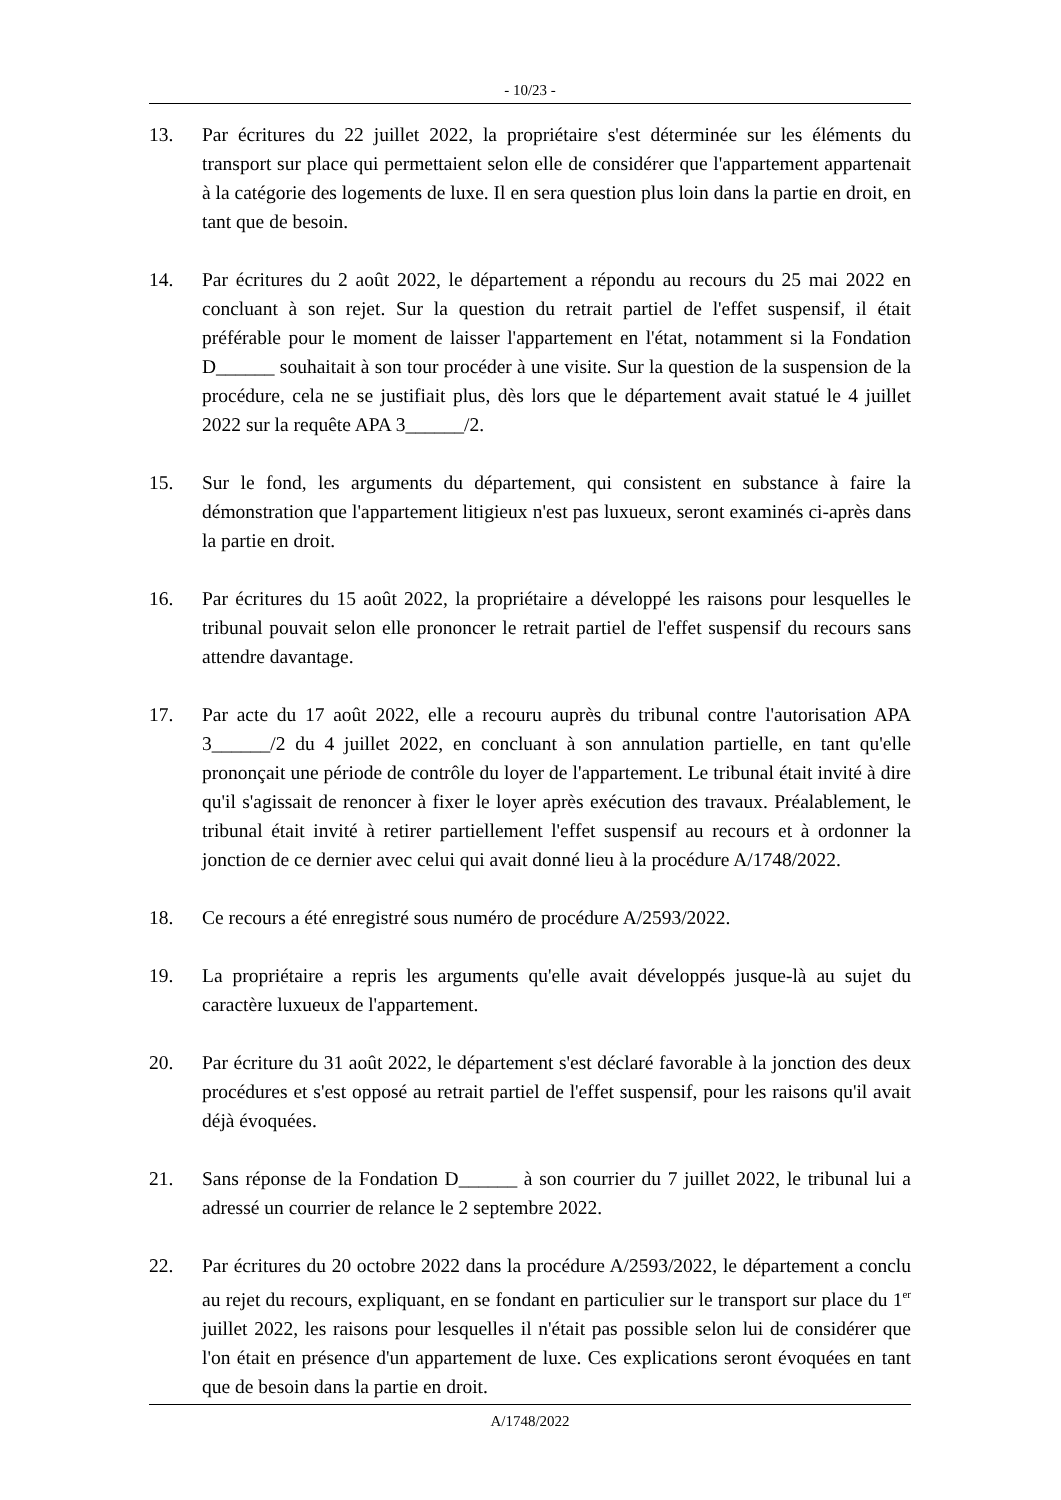- 10/23 -
13. Par écritures du 22 juillet 2022, la propriétaire s'est déterminée sur les éléments du transport sur place qui permettaient selon elle de considérer que l'appartement appartenait à la catégorie des logements de luxe. Il en sera question plus loin dans la partie en droit, en tant que de besoin.
14. Par écritures du 2 août 2022, le département a répondu au recours du 25 mai 2022 en concluant à son rejet. Sur la question du retrait partiel de l'effet suspensif, il était préférable pour le moment de laisser l'appartement en l'état, notamment si la Fondation D______ souhaitait à son tour procéder à une visite. Sur la question de la suspension de la procédure, cela ne se justifiait plus, dès lors que le département avait statué le 4 juillet 2022 sur la requête APA 3______/2.
15. Sur le fond, les arguments du département, qui consistent en substance à faire la démonstration que l'appartement litigieux n'est pas luxueux, seront examinés ci-après dans la partie en droit.
16. Par écritures du 15 août 2022, la propriétaire a développé les raisons pour lesquelles le tribunal pouvait selon elle prononcer le retrait partiel de l'effet suspensif du recours sans attendre davantage.
17. Par acte du 17 août 2022, elle a recouru auprès du tribunal contre l'autorisation APA 3______/2 du 4 juillet 2022, en concluant à son annulation partielle, en tant qu'elle prononçait une période de contrôle du loyer de l'appartement. Le tribunal était invité à dire qu'il s'agissait de renoncer à fixer le loyer après exécution des travaux. Préalablement, le tribunal était invité à retirer partiellement l'effet suspensif au recours et à ordonner la jonction de ce dernier avec celui qui avait donné lieu à la procédure A/1748/2022.
18. Ce recours a été enregistré sous numéro de procédure A/2593/2022.
19. La propriétaire a repris les arguments qu'elle avait développés jusque-là au sujet du caractère luxueux de l'appartement.
20. Par écriture du 31 août 2022, le département s'est déclaré favorable à la jonction des deux procédures et s'est opposé au retrait partiel de l'effet suspensif, pour les raisons qu'il avait déjà évoquées.
21. Sans réponse de la Fondation D______ à son courrier du 7 juillet 2022, le tribunal lui a adressé un courrier de relance le 2 septembre 2022.
22. Par écritures du 20 octobre 2022 dans la procédure A/2593/2022, le département a conclu au rejet du recours, expliquant, en se fondant en particulier sur le transport sur place du 1<sup>er</sup> juillet 2022, les raisons pour lesquelles il n'était pas possible selon lui de considérer que l'on était en présence d'un appartement de luxe. Ces explications seront évoquées en tant que de besoin dans la partie en droit.
A/1748/2022